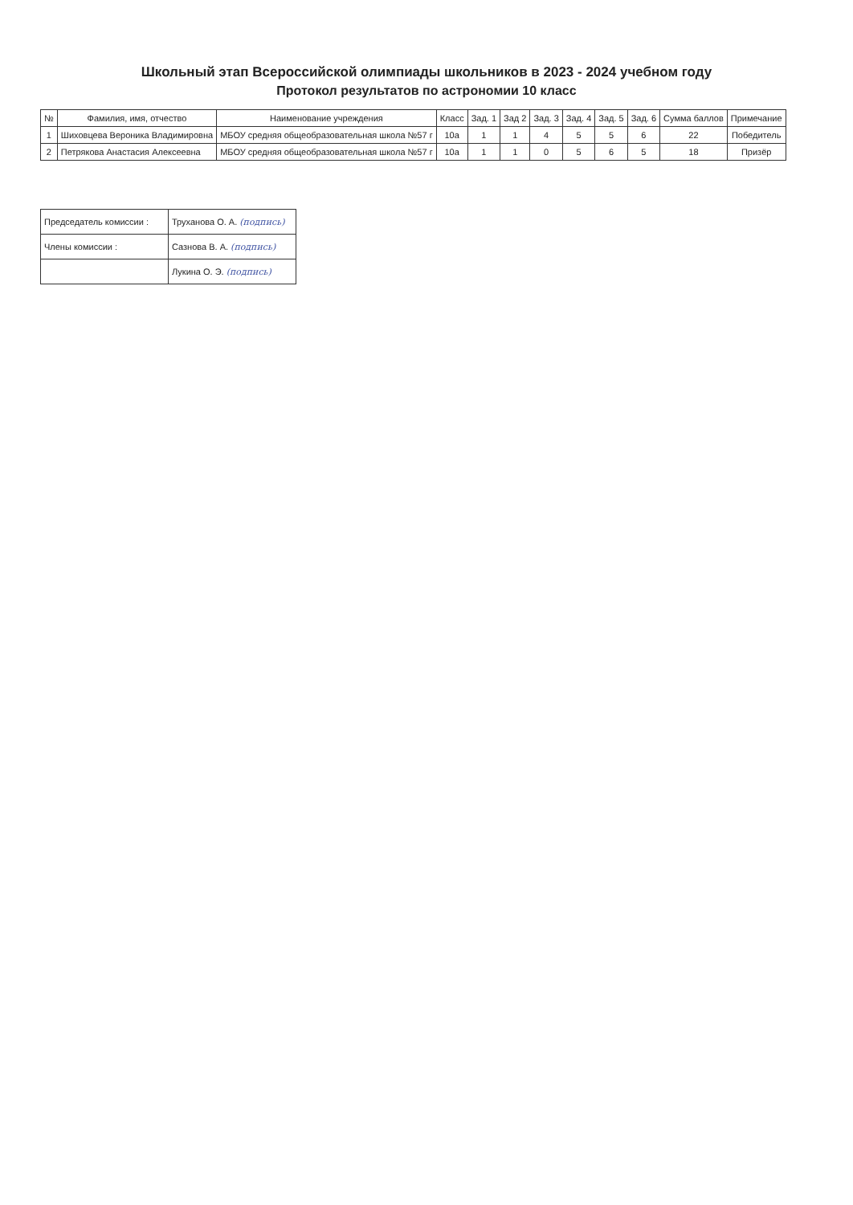Школьный этап Всероссийской олимпиады школьников в 2023 - 2024 учебном году
Протокол результатов по астрономии 10 класс
| № | Фамилия, имя, отчество | Наименование учреждения | Класс | Зад. 1 | Зад 2 | Зад. 3 | Зад. 4 | Зад. 5 | Зад. 6 | Сумма баллов | Примечание |
| --- | --- | --- | --- | --- | --- | --- | --- | --- | --- | --- | --- |
| 1 | Шиховцева Вероника Владимировна | МБОУ средняя общеобразовательная школа №57 г | 10а | 1 | 1 | 4 | 5 | 5 | 6 | 22 | Победитель |
| 2 | Петрякова Анастасия Алексеевна | МБОУ средняя общеобразовательная школа №57 г | 10а | 1 | 1 | 0 | 5 | 6 | 5 | 18 | Призёр |
| Председатель комиссии : | Труханова О. А. (подпись) |
| Члены комиссии : | Сазнова В. А. (подпись) |
| | Лукина О. Э. (подпись) |